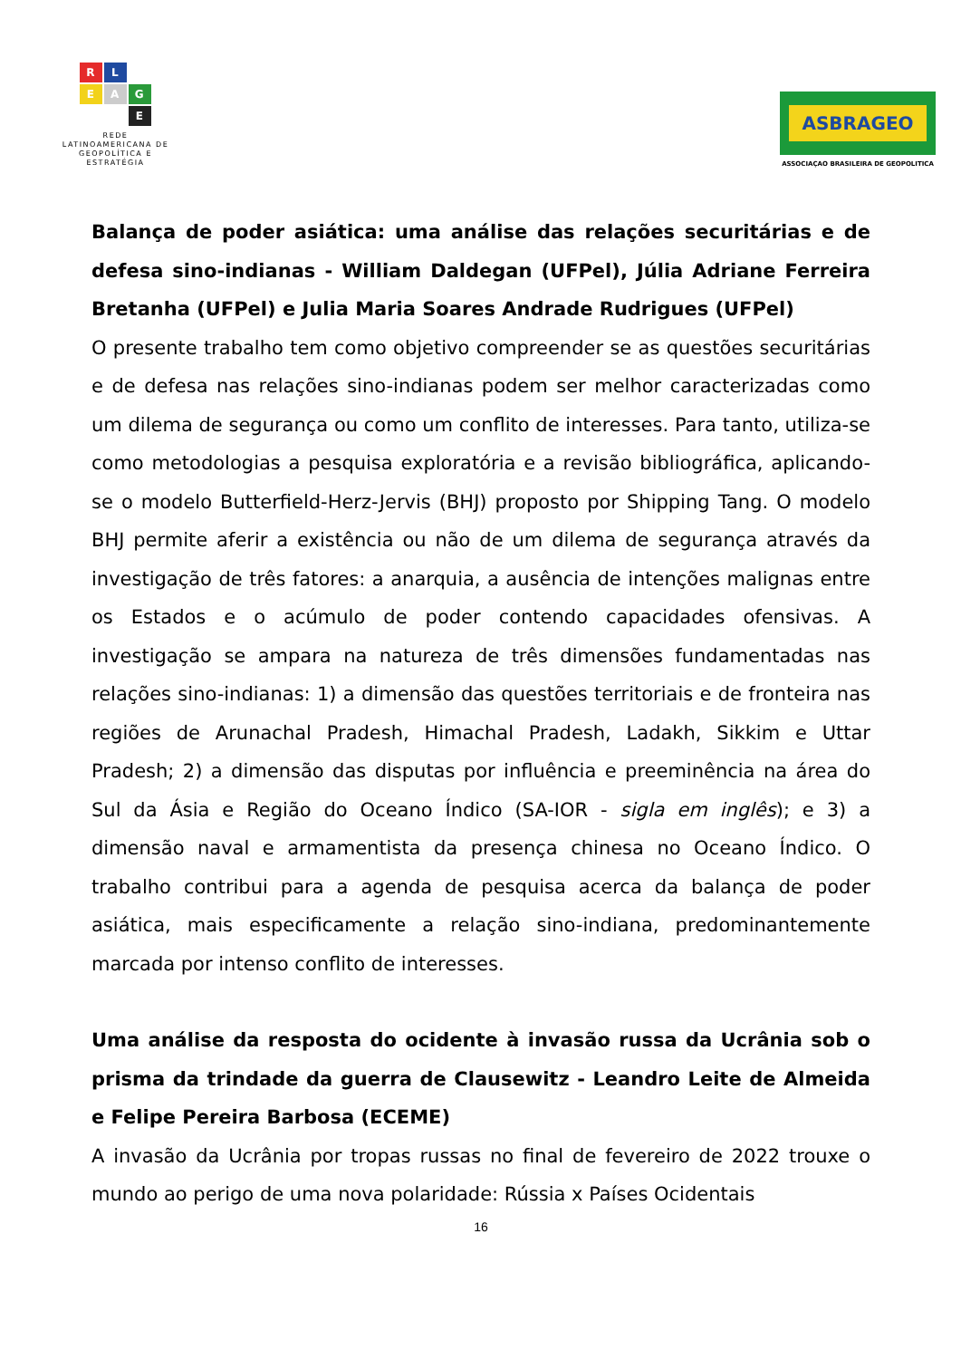R
L
E
A
G
E
REDE
LATINOAMERICANA DE
GEOPOLÍTICA E
ESTRATÉGIA
ASBRAGEO
ASSOCIAÇAO BRASILEIRA DE GEOPOLITICA
Balança de poder asiática: uma análise das relações securitárias e de defesa sino-indianas - William Daldegan (UFPel), Júlia Adriane Ferreira Bretanha (UFPel) e Julia Maria Soares Andrade Rudrigues (UFPel)
O presente trabalho tem como objetivo compreender se as questões securitárias e de defesa nas relações sino-indianas podem ser melhor caracterizadas como um dilema de segurança ou como um conflito de interesses. Para tanto, utiliza-se como metodologias a pesquisa exploratória e a revisão bibliográfica, aplicando-se o modelo Butterfield-Herz-Jervis (BHJ) proposto por Shipping Tang. O modelo BHJ permite aferir a existência ou não de um dilema de segurança através da investigação de três fatores: a anarquia, a ausência de intenções malignas entre os Estados e o acúmulo de poder contendo capacidades ofensivas. A investigação se ampara na natureza de três dimensões fundamentadas nas relações sino-indianas: 1) a dimensão das questões territoriais e de fronteira nas regiões de Arunachal Pradesh, Himachal Pradesh, Ladakh, Sikkim e Uttar Pradesh; 2) a dimensão das disputas por influência e preeminência na área do Sul da Ásia e Região do Oceano Índico (SA-IOR - sigla em inglês); e 3) a dimensão naval e armamentista da presença chinesa no Oceano Índico. O trabalho contribui para a agenda de pesquisa acerca da balança de poder asiática, mais especificamente a relação sino-indiana, predominantemente marcada por intenso conflito de interesses.
Uma análise da resposta do ocidente à invasão russa da Ucrânia sob o prisma da trindade da guerra de Clausewitz - Leandro Leite de Almeida e Felipe Pereira Barbosa (ECEME)
A invasão da Ucrânia por tropas russas no final de fevereiro de 2022 trouxe o mundo ao perigo de uma nova polaridade: Rússia x Países Ocidentais
16